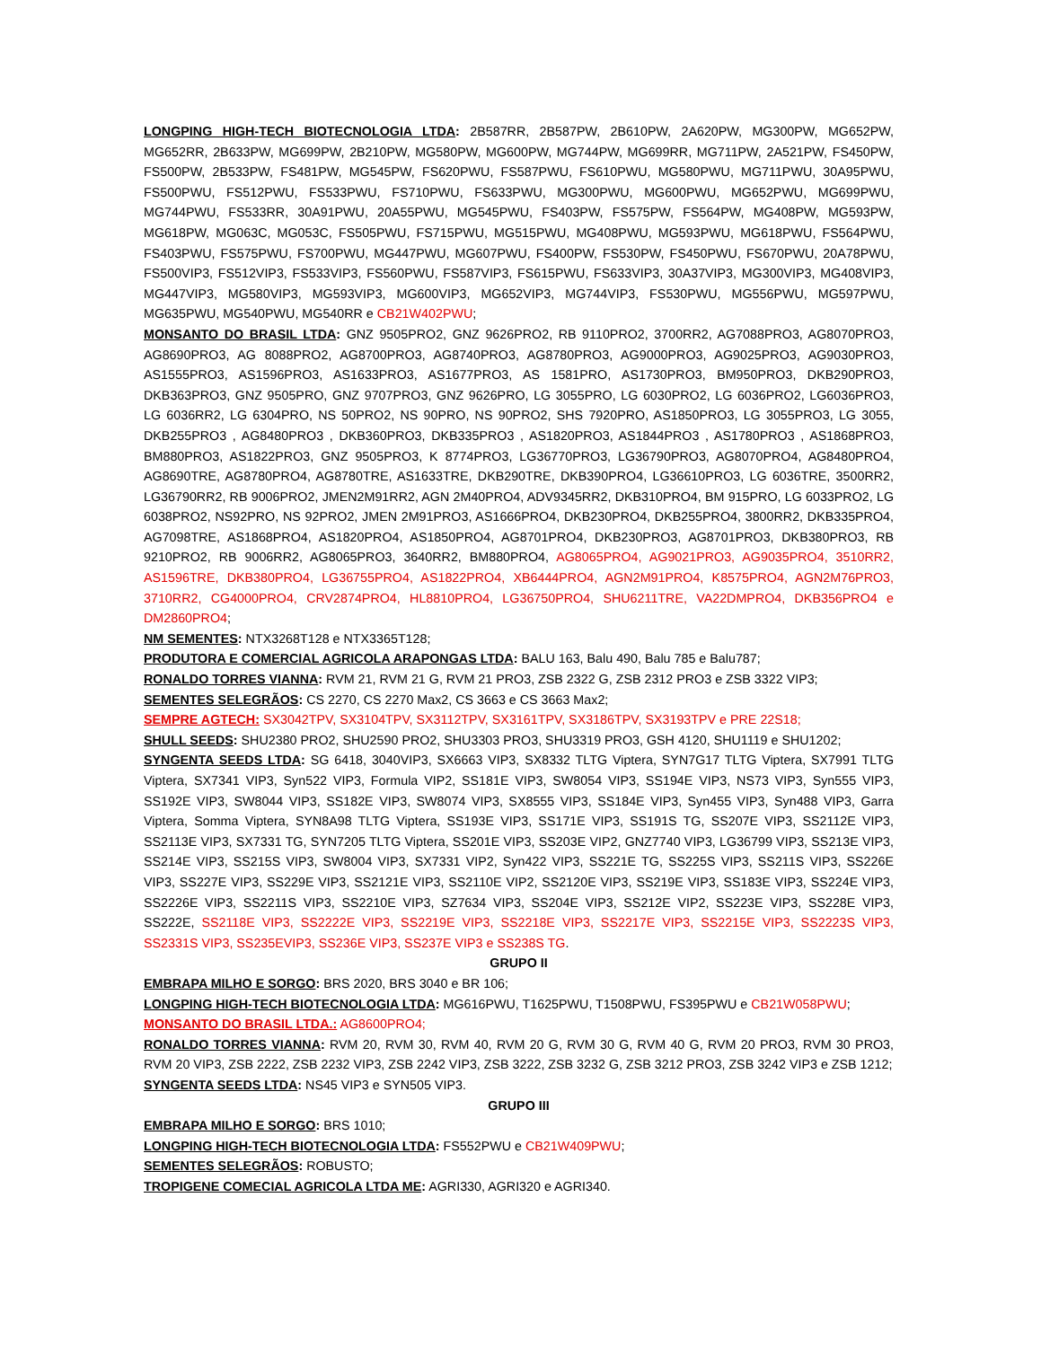LONGPING HIGH-TECH BIOTECNOLOGIA LTDA: 2B587RR, 2B587PW, 2B610PW, 2A620PW, MG300PW, MG652PW, MG652RR, 2B633PW, MG699PW, 2B210PW, MG580PW, MG600PW, MG744PW, MG699RR, MG711PW, 2A521PW, FS450PW, FS500PW, 2B533PW, FS481PW, MG545PW, FS620PWU, FS587PWU, FS610PWU, MG580PWU, MG711PWU, 30A95PWU, FS500PWU, FS512PWU, FS533PWU, FS710PWU, FS633PWU, MG300PWU, MG600PWU, MG652PWU, MG699PWU, MG744PWU, FS533RR, 30A91PWU, 20A55PWU, MG545PWU, FS403PW, FS575PW, FS564PW, MG408PW, MG593PW, MG618PW, MG063C, MG053C, FS505PWU, FS715PWU, MG515PWU, MG408PWU, MG593PWU, MG618PWU, FS564PWU, FS403PWU, FS575PWU, FS700PWU, MG447PWU, MG607PWU, FS400PW, FS530PW, FS450PWU, FS670PWU, 20A78PWU, FS500VIP3, FS512VIP3, FS533VIP3, FS560PWU, FS587VIP3, FS615PWU, FS633VIP3, 30A37VIP3, MG300VIP3, MG408VIP3, MG447VIP3, MG580VIP3, MG593VIP3, MG600VIP3, MG652VIP3, MG744VIP3, FS530PWU, MG556PWU, MG597PWU, MG635PWU, MG540PWU, MG540RR e CB21W402PWU;
MONSANTO DO BRASIL LTDA: GNZ 9505PRO2, GNZ 9626PRO2, RB 9110PRO2, 3700RR2, AG7088PRO3, AG8070PRO3, AG8690PRO3, AG 8088PRO2, AG8700PRO3, AG8740PRO3, AG8780PRO3, AG9000PRO3, AG9025PRO3, AG9030PRO3, AS1555PRO3, AS1596PRO3, AS1633PRO3, AS1677PRO3, AS 1581PRO, AS1730PRO3, BM950PRO3, DKB290PRO3, DKB363PRO3, GNZ 9505PRO, GNZ 9707PRO3, GNZ 9626PRO, LG 3055PRO, LG 6030PRO2, LG 6036PRO2, LG6036PRO3, LG 6036RR2, LG 6304PRO, NS 50PRO2, NS 90PRO, NS 90PRO2, SHS 7920PRO, AS1850PRO3, LG 3055PRO3, LG 3055, DKB255PRO3 , AG8480PRO3 , DKB360PRO3, DKB335PRO3 , AS1820PRO3, AS1844PRO3 , AS1780PRO3 , AS1868PRO3, BM880PRO3, AS1822PRO3, GNZ 9505PRO3, K 8774PRO3, LG36770PRO3, LG36790PRO3, AG8070PRO4, AG8480PRO4, AG8690TRE, AG8780PRO4, AG8780TRE, AS1633TRE, DKB290TRE, DKB390PRO4, LG36610PRO3, LG 6036TRE, 3500RR2, LG36790RR2, RB 9006PRO2, JMEN2M91RR2, AGN 2M40PRO4, ADV9345RR2, DKB310PRO4, BM 915PRO, LG 6033PRO2, LG 6038PRO2, NS92PRO, NS 92PRO2, JMEN 2M91PRO3, AS1666PRO4, DKB230PRO4, DKB255PRO4, 3800RR2, DKB335PRO4, AG7098TRE, AS1868PRO4, AS1820PRO4, AS1850PRO4, AG8701PRO4, DKB230PRO3, AG8701PRO3, DKB380PRO3, RB 9210PRO2, RB 9006RR2, AG8065PRO3, 3640RR2, BM880PRO4, AG8065PRO4, AG9021PRO3, AG9035PRO4, 3510RR2, AS1596TRE, DKB380PRO4, LG36755PRO4, AS1822PRO4, XB6444PRO4, AGN2M91PRO4, K8575PRO4, AGN2M76PRO3, 3710RR2, CG4000PRO4, CRV2874PRO4, HL8810PRO4, LG36750PRO4, SHU6211TRE, VA22DMPRO4, DKB356PRO4 e DM2860PRO4;
NM SEMENTES: NTX3268T128 e NTX3365T128;
PRODUTORA E COMERCIAL AGRICOLA ARAPONGAS LTDA: BALU 163, Balu 490, Balu 785 e Balu787;
RONALDO TORRES VIANNA: RVM 21, RVM 21 G, RVM 21 PRO3, ZSB 2322 G, ZSB 2312 PRO3 e ZSB 3322 VIP3;
SEMENTES SELEGRÃOS: CS 2270, CS 2270 Max2, CS 3663 e CS 3663 Max2;
SEMPRE AGTECH: SX3042TPV, SX3104TPV, SX3112TPV, SX3161TPV, SX3186TPV, SX3193TPV e PRE 22S18;
SHULL SEEDS: SHU2380 PRO2, SHU2590 PRO2, SHU3303 PRO3, SHU3319 PRO3, GSH 4120, SHU1119 e SHU1202;
SYNGENTA SEEDS LTDA: SG 6418, 3040VIP3, SX6663 VIP3, SX8332 TLTG Viptera, SYN7G17 TLTG Viptera, SX7991 TLTG Viptera, SX7341 VIP3, Syn522 VIP3, Formula VIP2, SS181E VIP3, SW8054 VIP3, SS194E VIP3, NS73 VIP3, Syn555 VIP3, SS192E VIP3, SW8044 VIP3, SS182E VIP3, SW8074 VIP3, SX8555 VIP3, SS184E VIP3, Syn455 VIP3, Syn488 VIP3, Garra Viptera, Somma Viptera, SYN8A98 TLTG Viptera, SS193E VIP3, SS171E VIP3, SS191S TG, SS207E VIP3, SS2112E VIP3, SS2113E VIP3, SX7331 TG, SYN7205 TLTG Viptera, SS201E VIP3, SS203E VIP2, GNZ7740 VIP3, LG36799 VIP3, SS213E VIP3, SS214E VIP3, SS215S VIP3, SW8004 VIP3, SX7331 VIP2, Syn422 VIP3, SS221E TG, SS225S VIP3, SS211S VIP3, SS226E VIP3, SS227E VIP3, SS229E VIP3, SS2121E VIP3, SS2110E VIP2, SS2120E VIP3, SS219E VIP3, SS183E VIP3, SS224E VIP3, SS2226E VIP3, SS2211S VIP3, SS2210E VIP3, SZ7634 VIP3, SS204E VIP3, SS212E VIP2, SS223E VIP3, SS228E VIP3, SS222E, SS2118E VIP3, SS2222E VIP3, SS2219E VIP3, SS2218E VIP3, SS2217E VIP3, SS2215E VIP3, SS2223S VIP3, SS2331S VIP3, SS235EVIP3, SS236E VIP3, SS237E VIP3 e SS238S TG.
GRUPO II
EMBRAPA MILHO E SORGO: BRS 2020, BRS 3040 e BR 106;
LONGPING HIGH-TECH BIOTECNOLOGIA LTDA: MG616PWU, T1625PWU, T1508PWU, FS395PWU e CB21W058PWU;
MONSANTO DO BRASIL LTDA.: AG8600PRO4;
RONALDO TORRES VIANNA: RVM 20, RVM 30, RVM 40, RVM 20 G, RVM 30 G, RVM 40 G, RVM 20 PRO3, RVM 30 PRO3, RVM 20 VIP3, ZSB 2222, ZSB 2232 VIP3, ZSB 2242 VIP3, ZSB 3222, ZSB 3232 G, ZSB 3212 PRO3, ZSB 3242 VIP3 e ZSB 1212;
SYNGENTA SEEDS LTDA: NS45 VIP3 e SYN505 VIP3.
GRUPO III
EMBRAPA MILHO E SORGO: BRS 1010;
LONGPING HIGH-TECH BIOTECNOLOGIA LTDA: FS552PWU e CB21W409PWU;
SEMENTES SELEGRÃOS: ROBUSTO;
TROPIGENE COMECIAL AGRICOLA LTDA ME: AGRI330, AGRI320 e AGRI340.